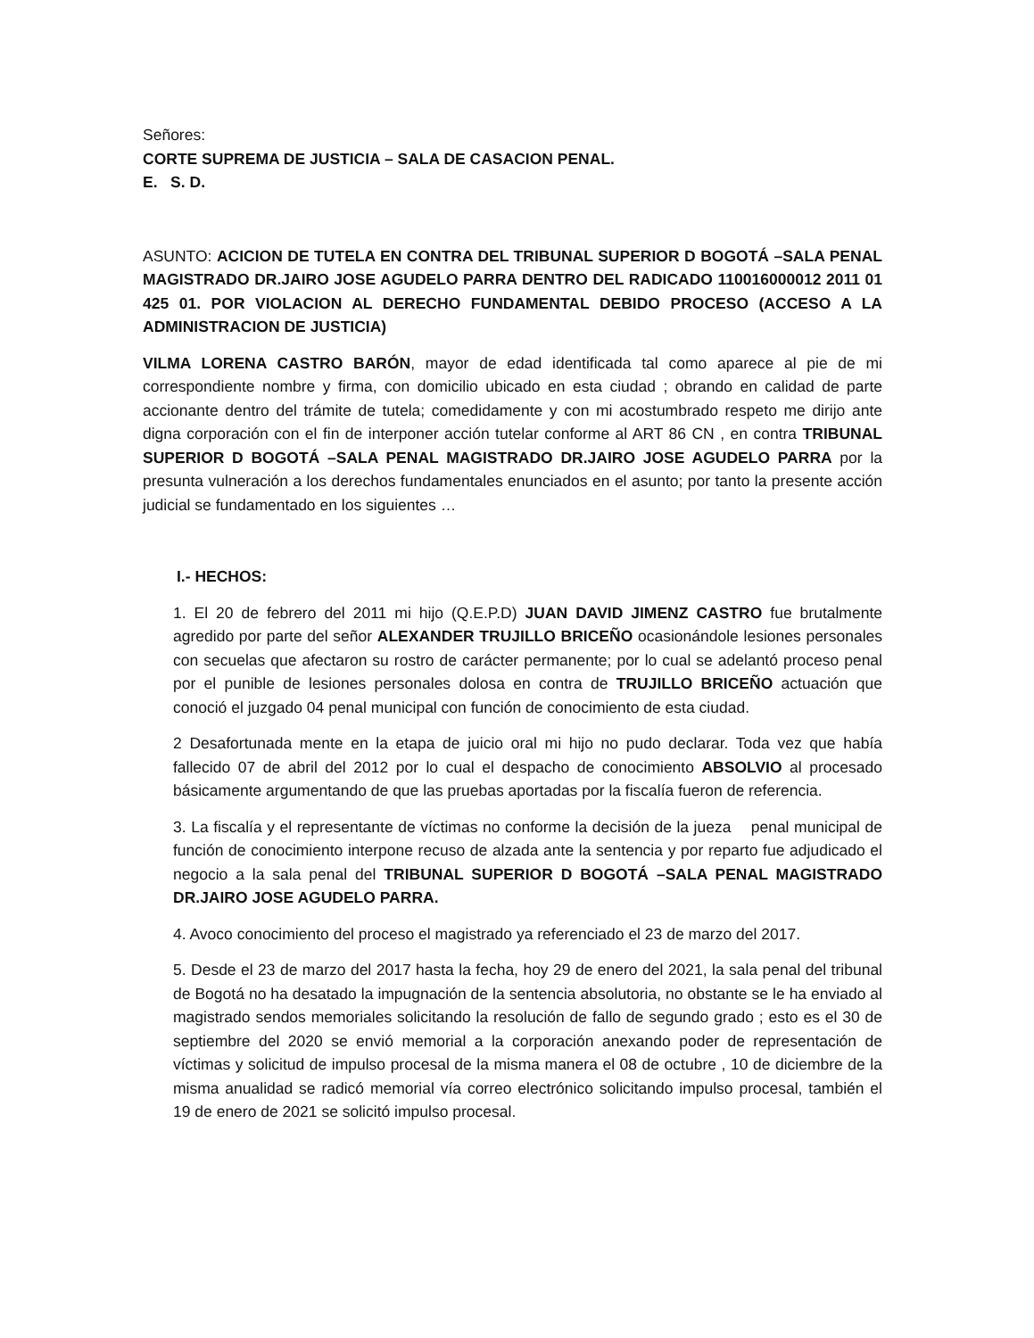Señores:
CORTE SUPREMA DE JUSTICIA – SALA DE CASACION PENAL.
E. S. D.
ASUNTO: ACICION DE TUTELA EN CONTRA DEL TRIBUNAL SUPERIOR D BOGOTÁ –SALA PENAL MAGISTRADO DR.JAIRO JOSE AGUDELO PARRA DENTRO DEL RADICADO 110016000012 2011 01 425 01. POR VIOLACION AL DERECHO FUNDAMENTAL DEBIDO PROCESO (ACCESO A LA ADMINISTRACION DE JUSTICIA)
VILMA LORENA CASTRO BARÓN, mayor de edad identificada tal como aparece al pie de mi correspondiente nombre y firma, con domicilio ubicado en esta ciudad ; obrando en calidad de parte accionante dentro del trámite de tutela; comedidamente y con mi acostumbrado respeto me dirijo ante digna corporación con el fin de interponer acción tutelar conforme al ART 86 CN , en contra TRIBUNAL SUPERIOR D BOGOTÁ –SALA PENAL MAGISTRADO DR.JAIRO JOSE AGUDELO PARRA por la presunta vulneración a los derechos fundamentales enunciados en el asunto; por tanto la presente acción judicial se fundamentado en los siguientes …
I.- HECHOS:
1. El 20 de febrero del 2011 mi hijo (Q.E.P.D) JUAN DAVID JIMENZ CASTRO fue brutalmente agredido por parte del señor ALEXANDER TRUJILLO BRICEÑO ocasionándole lesiones personales con secuelas que afectaron su rostro de carácter permanente; por lo cual se adelantó proceso penal por el punible de lesiones personales dolosa en contra de TRUJILLO BRICEÑO actuación que conoció el juzgado 04 penal municipal con función de conocimiento de esta ciudad.
2 Desafortunada mente en la etapa de juicio oral mi hijo no pudo declarar. Toda vez que había fallecido 07 de abril del 2012 por lo cual el despacho de conocimiento ABSOLVIO al procesado básicamente argumentando de que las pruebas aportadas por la fiscalía fueron de referencia.
3. La fiscalía y el representante de víctimas no conforme la decisión de la jueza penal municipal de función de conocimiento interpone recuso de alzada ante la sentencia y por reparto fue adjudicado el negocio a la sala penal del TRIBUNAL SUPERIOR D BOGOTÁ –SALA PENAL MAGISTRADO DR.JAIRO JOSE AGUDELO PARRA.
4. Avoco conocimiento del proceso el magistrado ya referenciado el 23 de marzo del 2017.
5. Desde el 23 de marzo del 2017 hasta la fecha, hoy 29 de enero del 2021, la sala penal del tribunal de Bogotá no ha desatado la impugnación de la sentencia absolutoria, no obstante se le ha enviado al magistrado sendos memoriales solicitando la resolución de fallo de segundo grado ; esto es el 30 de septiembre del 2020 se envió memorial a la corporación anexando poder de representación de víctimas y solicitud de impulso procesal de la misma manera el 08 de octubre , 10 de diciembre de la misma anualidad se radicó memorial vía correo electrónico solicitando impulso procesal, también el 19 de enero de 2021 se solicitó impulso procesal.